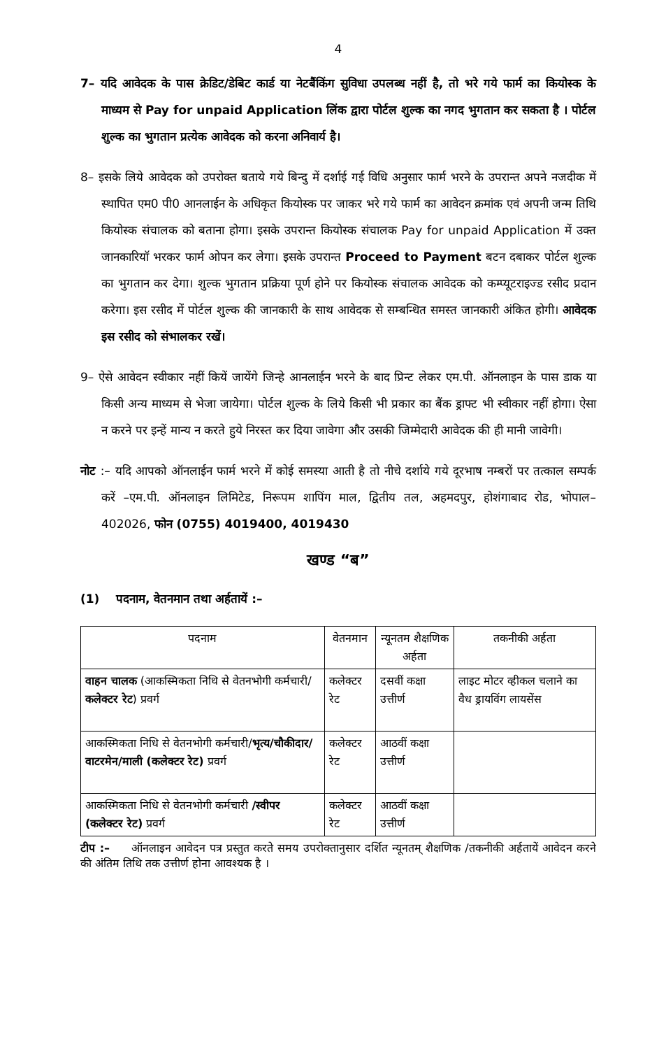4
7– यदि आवेदक के पास क्रेडिट/डेबिट कार्ड या नेटबैंकिंग सुविधा उपलब्ध नहीं है, तो भरे गये फार्म का कियोस्क के माध्यम से Pay for unpaid Application लिंक द्वारा पोर्टल शुल्क का नगद भुगतान कर सकता है । पोर्टल शुल्क का भुगतान प्रत्येक आवेदक को करना अनिवार्य है।
8– इसके लिये आवेदक को उपरोक्त बताये गये बिन्दु में दर्शाई गई विधि अनुसार फार्म भरने के उपरान्त अपने नजदीक में स्थापित एम0 पी0 आनलाईन के अधिकृत कियोस्क पर जाकर भरे गये फार्म का आवेदन क्रमांक एवं अपनी जन्म तिथि कियोस्क संचालक को बताना होगा। इसके उपरान्त कियोस्क संचालक Pay for unpaid Application में उक्त जानकारियॉ भरकर फार्म ओपन कर लेगा। इसके उपरान्त Proceed to Payment बटन दबाकर पोर्टल शुल्क का भुगतान कर देगा। शुल्क भुगतान प्रक्रिया पूर्ण होने पर कियोस्क संचालक आवेदक को कम्प्यूटराइज्ड रसीद प्रदान करेगा। इस रसीद में पोर्टल शुल्क की जानकारी के साथ आवेदक से सम्बन्धित समस्त जानकारी अंकित होगी। आवेदक इस रसीद को संभालकर रखें।
9– ऐसे आवेदन स्वीकार नहीं कियें जायेंगे जिन्हे आनलाईन भरने के बाद प्रिन्ट लेकर एम.पी. ऑनलाइन के पास डाक या किसी अन्य माध्यम से भेजा जायेगा। पोर्टल शुल्क के लिये किसी भी प्रकार का बैंक ड्राफ्ट भी स्वीकार नहीं होगा। ऐसा न करने पर इन्हें मान्य न करते हुये निरस्त कर दिया जावेगा और उसकी जिम्मेदारी आवेदक की ही मानी जावेगी।
नोट :– यदि आपको ऑनलाईन फार्म भरने में कोई समस्या आती है तो नीचे दर्शाये गये दूरभाष नम्बरों पर तत्काल सम्पर्क करें –एम.पी. ऑनलाइन लिमिटेड, निरूपम शापिंग माल, द्वितीय तल, अहमदपुर, होशंगाबाद रोड, भोपाल– 402026, फोन (0755) 4019400, 4019430
खण्ड “ब”
(1) पदनाम, वेतनमान तथा अर्हतायें :–
| पदनाम | वेतनमान | न्यूनतम शैक्षणिक अर्हता | तकनीकी अर्हता |
| --- | --- | --- | --- |
| वाहन चालक (आकस्मिकता निधि से वेतनभोगी कर्मचारी/ कलेक्टर रेट ) प्रवर्ग | कलेक्टर रेट | दसवीं कक्षा उत्तीर्ण | लाइट मोटर व्हीकल चलाने का वैध ड्रायविंग लायसेंस |
| आकस्मिकता निधि से वेतनभोगी कर्मचारी/ भृत्य/चौकीदार/वाटरमेन/माली (कलेक्टर रेट) प्रवर्ग | कलेक्टर रेट | आठवीं कक्षा उत्तीर्ण | |
| आकस्मिकता निधि से वेतनभोगी कर्मचारी /स्वीपर (कलेक्टर रेट) प्रवर्ग | कलेक्टर रेट | आठवीं कक्षा उत्तीर्ण | |
टीप :– ऑनलाइन आवेदन पत्र प्रस्तुत करते समय उपरोक्तानुसार दर्शित न्यूनतम् शैक्षणिक /तकनीकी अर्हतायें आवेदन करने की अंतिम तिथि तक उत्तीर्ण होना आवश्यक है ।